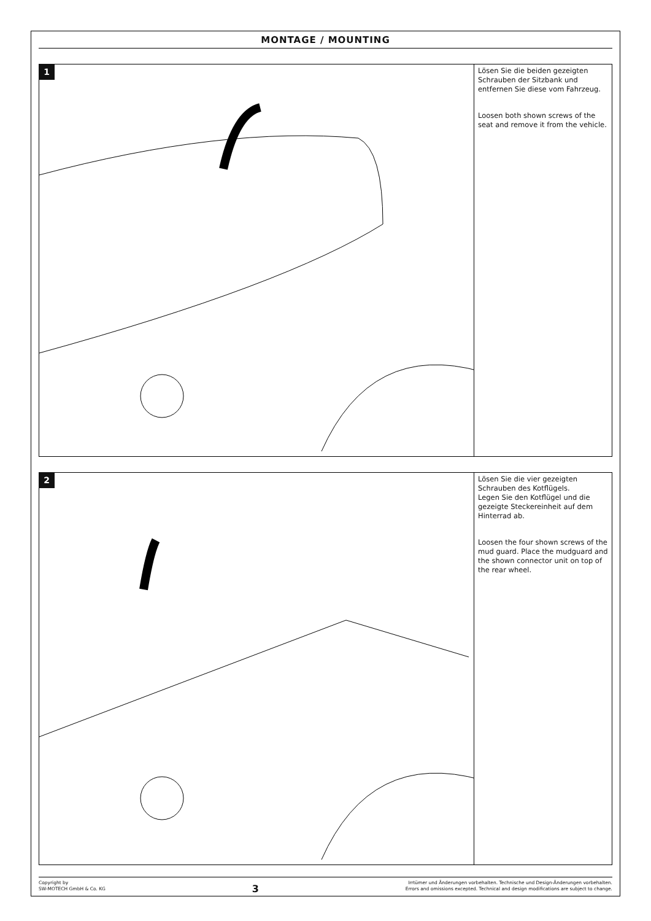MONTAGE / MOUNTING
1
Lösen Sie die beiden gezeigten Schrauben der Sitzbank und entfernen Sie diese vom Fahrzeug.
Loosen both shown screws of the seat and remove it from the vehicle.
2
Lösen Sie die vier gezeigten Schrauben des Kotflügels.
Legen Sie den Kotflügel und die gezeigte Steckereinheit auf dem Hinterrad ab.
Loosen the four shown screws of the mud guard. Place the mudguard and the shown connector unit on top of the rear wheel.
Copyright by
SW-MOTECH GmbH & Co. KG
3
Irrtümer und Änderungen vorbehalten. Technische und Design-Änderungen vorbehalten.
Errors and omissions excepted. Technical and design modifications are subject to change.